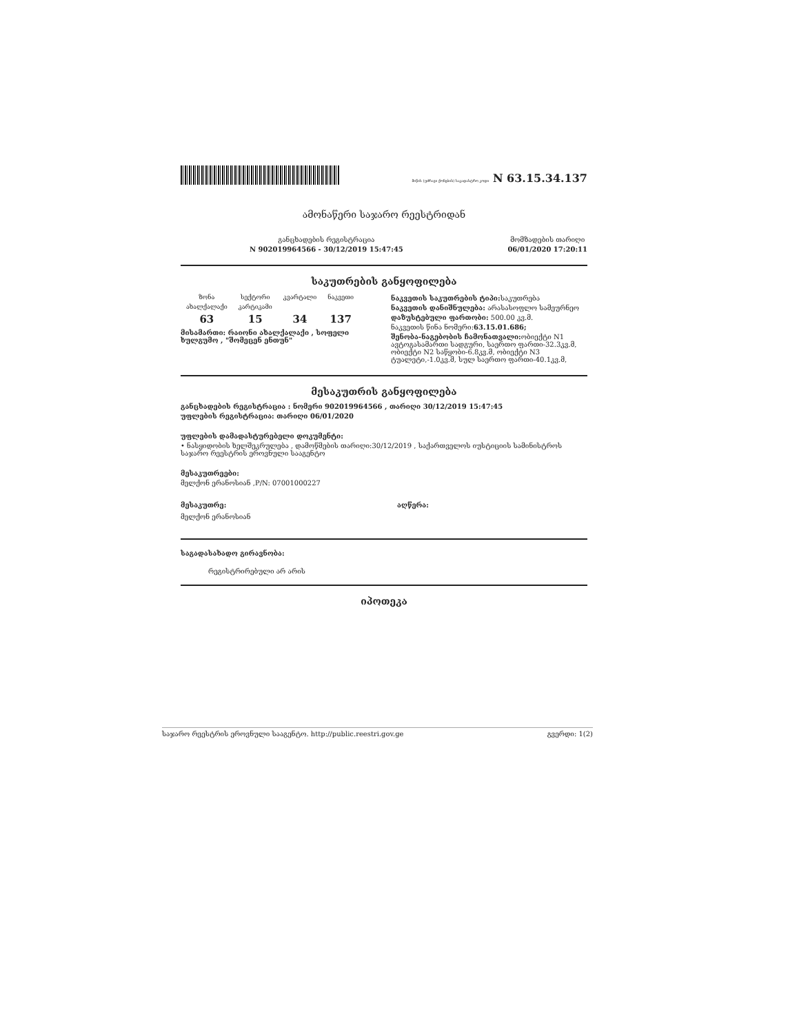მიწის (უძრავი ქონების) საკადასტრო კოდი N 63.15.34.137
ამონაწერი საჯარო რეესტრიდან
განცხადების რეგისტრაცია
N 902019964566 - 30/12/2019 15:47:45
მომზადების თარიღი
06/01/2020 17:20:11
საკუთრების განყოფილება
| ზონა | სექტორი | კვარტალი | ნაკვეთი |
| --- | --- | --- | --- |
| ახალქალაქი | კარტიკამი | | |
| 63 | 15 | 34 | 137 |
მისამართი: რაიონი ახალქალაქი , სოფელი ხულგუმო , "შომეცენ ენთუნ"
ნაკვეთის საკუთრების ტიპი: საკუთრება
ნაკვეთის დანიშნულება: არასასოფლო სამეურნეო
დაზუსტებული ფართობი: 500.00 კვ.მ.
ნაკვეთის წინა ნომერი:63.15.01.686;
შენობა-ნაგებობის ჩამონათვალი: ობიექტი N1 ავტოგასამართი სადგური, საერთო ფართი-32.3კვ.მ, ობიექტი N2 საწყობი-6.8კვ.მ, ობიექტი N3 ტუალეტი,-1.0კვ.მ, სულ საერთო ფართი-40.1კვ.მ,
მესაკუთრის განყოფილება
განცხადების რეგისტრაცია : ნომერი 902019964566 , თარიღი 30/12/2019 15:47:45
უფლების რეგისტრაცია: თარიღი 06/01/2020
უფლების დამადასტურებელი დოკუმენტი:
• ნასყიდობის ხელშეკრულება , დამოწმების თარიღი:30/12/2019 , საქართველოს იუსტიციის სამინისტროს საჯარო რეესტრის ეროვნული სააგენტო
მესაკუთრეები:
მელქონ ერანოსიან ,P/N: 07001000227
მესაკუთრე: აღწერა:
მელქონ ერანოსიან
საგადასახადო გირავნობა:
რეგისტრირებული არ არის
იპოთეკა
საჯარო რეესტრის ეროვნული სააგენტო. http://public.reestri.gov.ge გვერდი: 1(2)